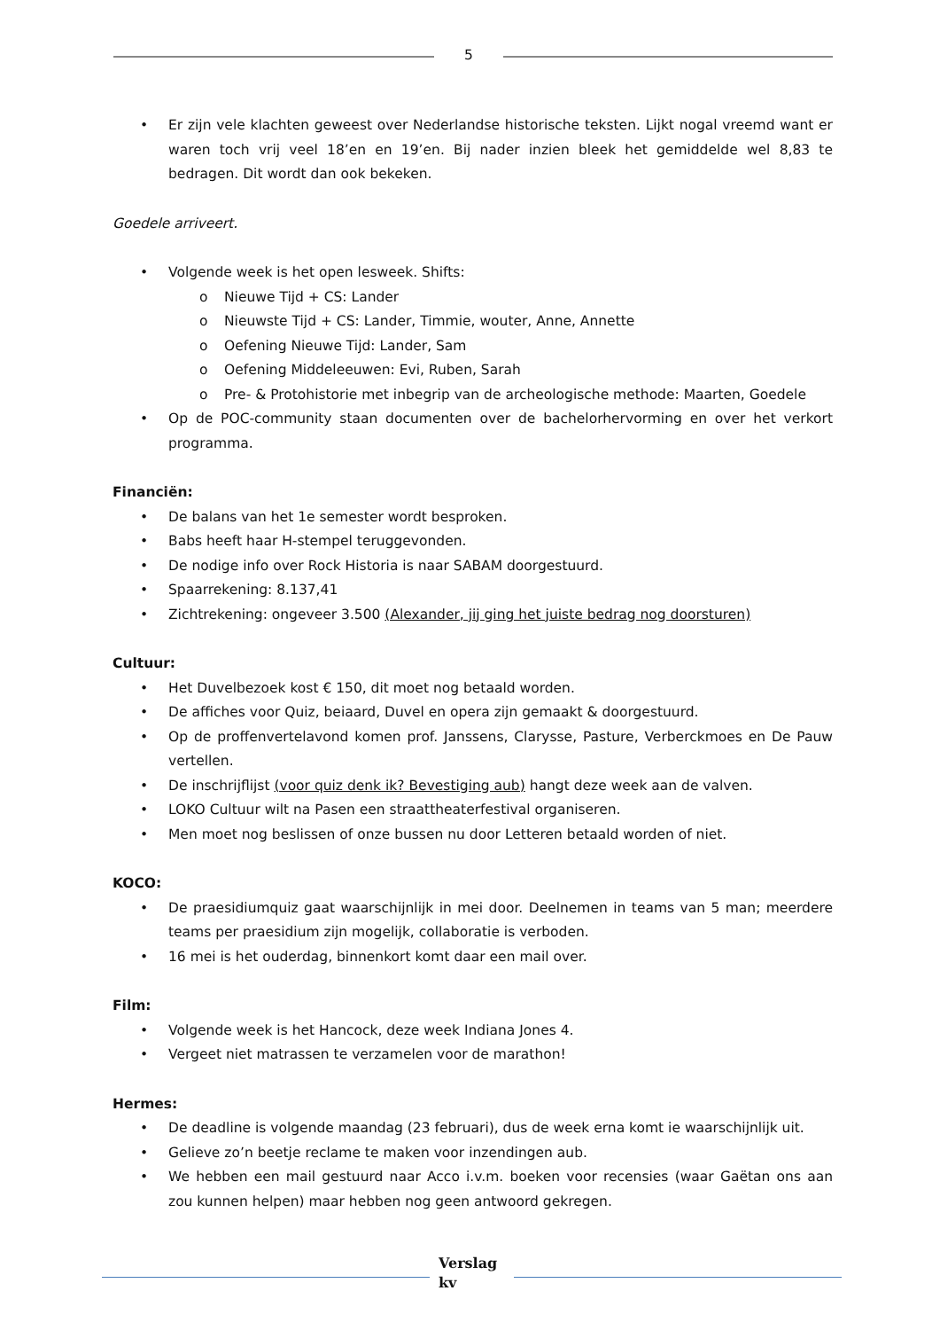5
Er zijn vele klachten geweest over Nederlandse historische teksten. Lijkt nogal vreemd want er waren toch vrij veel 18’en en 19’en. Bij nader inzien bleek het gemiddelde wel 8,83 te bedragen. Dit wordt dan ook bekeken.
Goedele arriveert.
Volgende week is het open lesweek. Shifts:
Nieuwe Tijd + CS: Lander
Nieuwste Tijd + CS: Lander, Timmie, wouter, Anne, Annette
Oefening Nieuwe Tijd: Lander, Sam
Oefening Middeleeuwen: Evi, Ruben, Sarah
Pre- & Protohistorie met inbegrip van de archeologische methode: Maarten, Goedele
Op de POC-community staan documenten over de bachelorhervorming en over het verkort programma.
Financiën:
De balans van het 1e semester wordt besproken.
Babs heeft haar H-stempel teruggevonden.
De nodige info over Rock Historia is naar SABAM doorgestuurd.
Spaarrekening: 8.137,41
Zichtrekening: ongeveer 3.500 (Alexander, jij ging het juiste bedrag nog doorsturen)
Cultuur:
Het Duvelbezoek kost € 150, dit moet nog betaald worden.
De affiches voor Quiz, beiaard, Duvel en opera zijn gemaakt & doorgestuurd.
Op de proffenvertelavond komen prof. Janssens, Clarysse, Pasture, Verberckmoes en De Pauw vertellen.
De inschrijflijst (voor quiz denk ik? Bevestiging aub) hangt deze week aan de valven.
LOKO Cultuur wilt na Pasen een straattheaterfestival organiseren.
Men moet nog beslissen of onze bussen nu door Letteren betaald worden of niet.
KOCO:
De praesidiumquiz gaat waarschijnlijk in mei door. Deelnemen in teams van 5 man; meerdere teams per praesidium zijn mogelijk, collaboratie is verboden.
16 mei is het ouderdag, binnenkort komt daar een mail over.
Film:
Volgende week is het Hancock, deze week Indiana Jones 4.
Vergeet niet matrassen te verzamelen voor de marathon!
Hermes:
De deadline is volgende maandag (23 februari), dus de week erna komt ie waarschijnlijk uit.
Gelieve zo’n beetje reclame te maken voor inzendingen aub.
We hebben een mail gestuurd naar Acco i.v.m. boeken voor recensies (waar Gaëtan ons aan zou kunnen helpen) maar hebben nog geen antwoord gekregen.
Verslag
kv